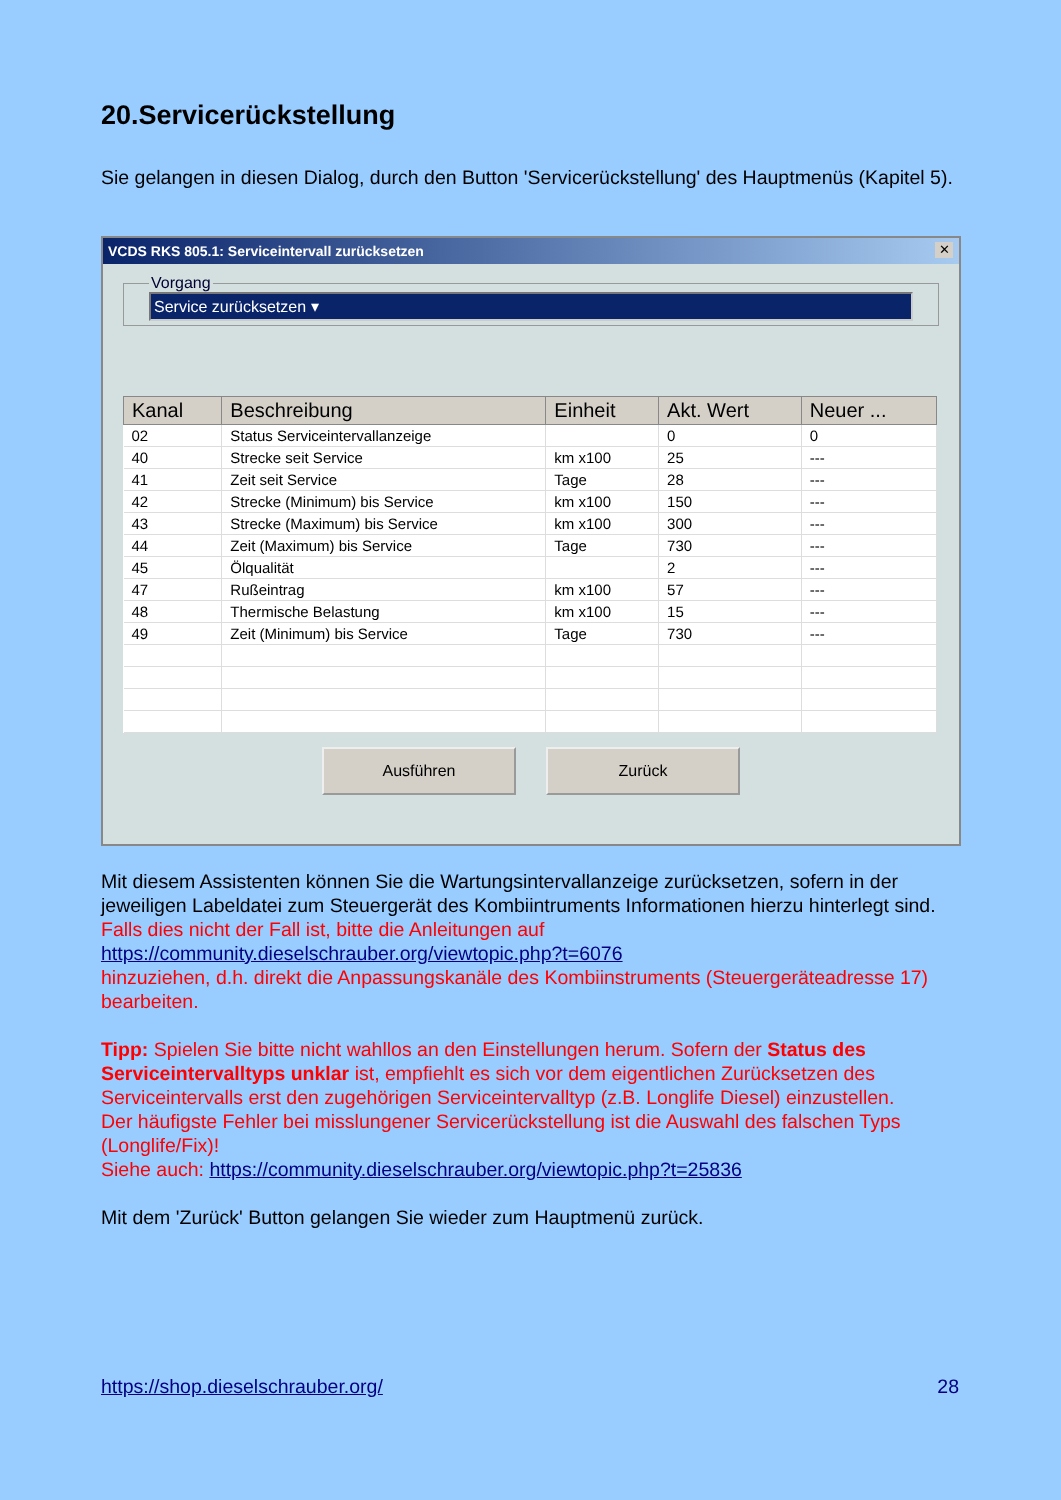20.Servicerückstellung
Sie gelangen in diesen Dialog, durch den Button 'Servicerückstellung' des Hauptmenüs (Kapitel 5).
VCDS RKS 805.1: Serviceintervall zurücksetzen
✕
Vorgang
Service zurücksetzen ▾
| Kanal | Beschreibung | Einheit | Akt. Wert | Neuer ... |
| --- | --- | --- | --- | --- |
| 02 | Status Serviceintervallanzeige | | 0 | 0 |
| 40 | Strecke seit Service | km x100 | 25 | --- |
| 41 | Zeit seit Service | Tage | 28 | --- |
| 42 | Strecke (Minimum) bis Service | km x100 | 150 | --- |
| 43 | Strecke (Maximum) bis Service | km x100 | 300 | --- |
| 44 | Zeit (Maximum) bis Service | Tage | 730 | --- |
| 45 | Ölqualität | | 2 | --- |
| 47 | Rußeintrag | km x100 | 57 | --- |
| 48 | Thermische Belastung | km x100 | 15 | --- |
| 49 | Zeit (Minimum) bis Service | Tage | 730 | --- |
Ausführen Zurück
Mit diesem Assistenten können Sie die Wartungsintervallanzeige zurücksetzen, sofern in der jeweiligen Labeldatei zum Steuergerät des Kombiintruments Informationen hierzu hinterlegt sind.
Falls dies nicht der Fall ist, bitte die Anleitungen auf
https://community.dieselschrauber.org/viewtopic.php?t=6076
hinzuziehen, d.h. direkt die Anpassungskanäle des Kombiinstruments (Steuergeräteadresse 17) bearbeiten.
Tipp: Spielen Sie bitte nicht wahllos an den Einstellungen herum. Sofern der Status des Serviceintervalltyps unklar ist, empfiehlt es sich vor dem eigentlichen Zurücksetzen des Serviceintervalls erst den zugehörigen Serviceintervalltyp (z.B. Longlife Diesel) einzustellen.
Der häufigste Fehler bei misslungener Servicerückstellung ist die Auswahl des falschen Typs (Longlife/Fix)!
Siehe auch: https://community.dieselschrauber.org/viewtopic.php?t=25836
Mit dem 'Zurück' Button gelangen Sie wieder zum Hauptmenü zurück.
https://shop.dieselschrauber.org/
28